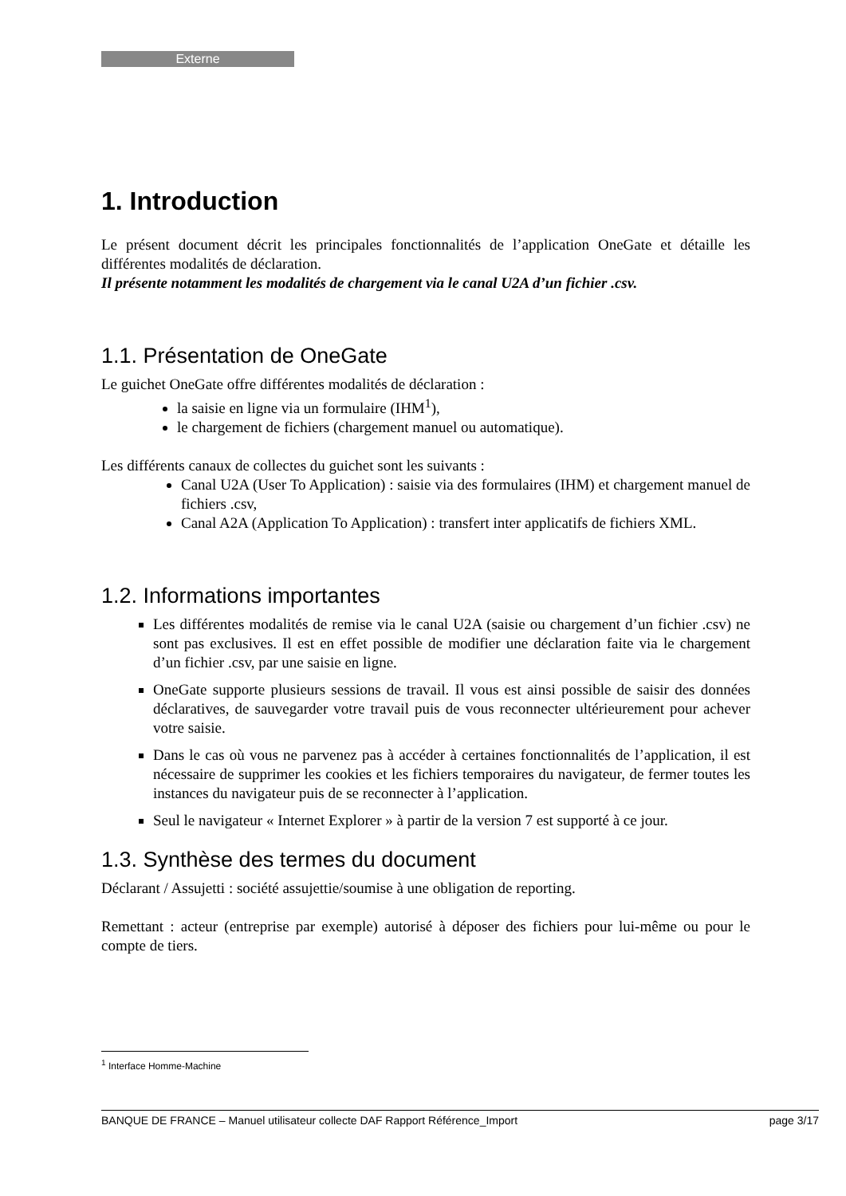Externe
1. Introduction
Le présent document décrit les principales fonctionnalités de l’application OneGate et détaille les différentes modalités de déclaration.
Il présente notamment les modalités de chargement via le canal U2A d’un fichier .csv.
1.1. Présentation de OneGate
Le guichet OneGate offre différentes modalités de déclaration :
la saisie en ligne via un formulaire (IHM<sup>1</sup>),
le chargement de fichiers (chargement manuel ou automatique).
Les différents canaux de collectes du guichet sont les suivants :
Canal U2A (User To Application) : saisie via des formulaires (IHM) et chargement manuel de fichiers .csv,
Canal A2A (Application To Application) : transfert inter applicatifs de fichiers XML.
1.2. Informations importantes
Les différentes modalités de remise via le canal U2A (saisie ou chargement d’un fichier .csv) ne sont pas exclusives. Il est en effet possible de modifier une déclaration faite via le chargement d’un fichier .csv, par une saisie en ligne.
OneGate supporte plusieurs sessions de travail. Il vous est ainsi possible de saisir des données déclaratives, de sauvegarder votre travail puis de vous reconnecter ultérieurement pour achever votre saisie.
Dans le cas où vous ne parvenez pas à accéder à certaines fonctionnalités de l’application, il est nécessaire de supprimer les cookies et les fichiers temporaires du navigateur, de fermer toutes les instances du navigateur puis de se reconnecter à l’application.
Seul le navigateur « Internet Explorer » à partir de la version 7 est supporté à ce jour.
1.3. Synthèse des termes du document
Déclarant / Assujetti : société assujettie/soumise à une obligation de reporting.
Remettant : acteur (entreprise par exemple) autorisé à déposer des fichiers pour lui-même ou pour le compte de tiers.
<sup>1</sup> Interface Homme-Machine
BANQUE DE FRANCE – Manuel utilisateur collecte DAF Rapport Référence_Import page 3/17